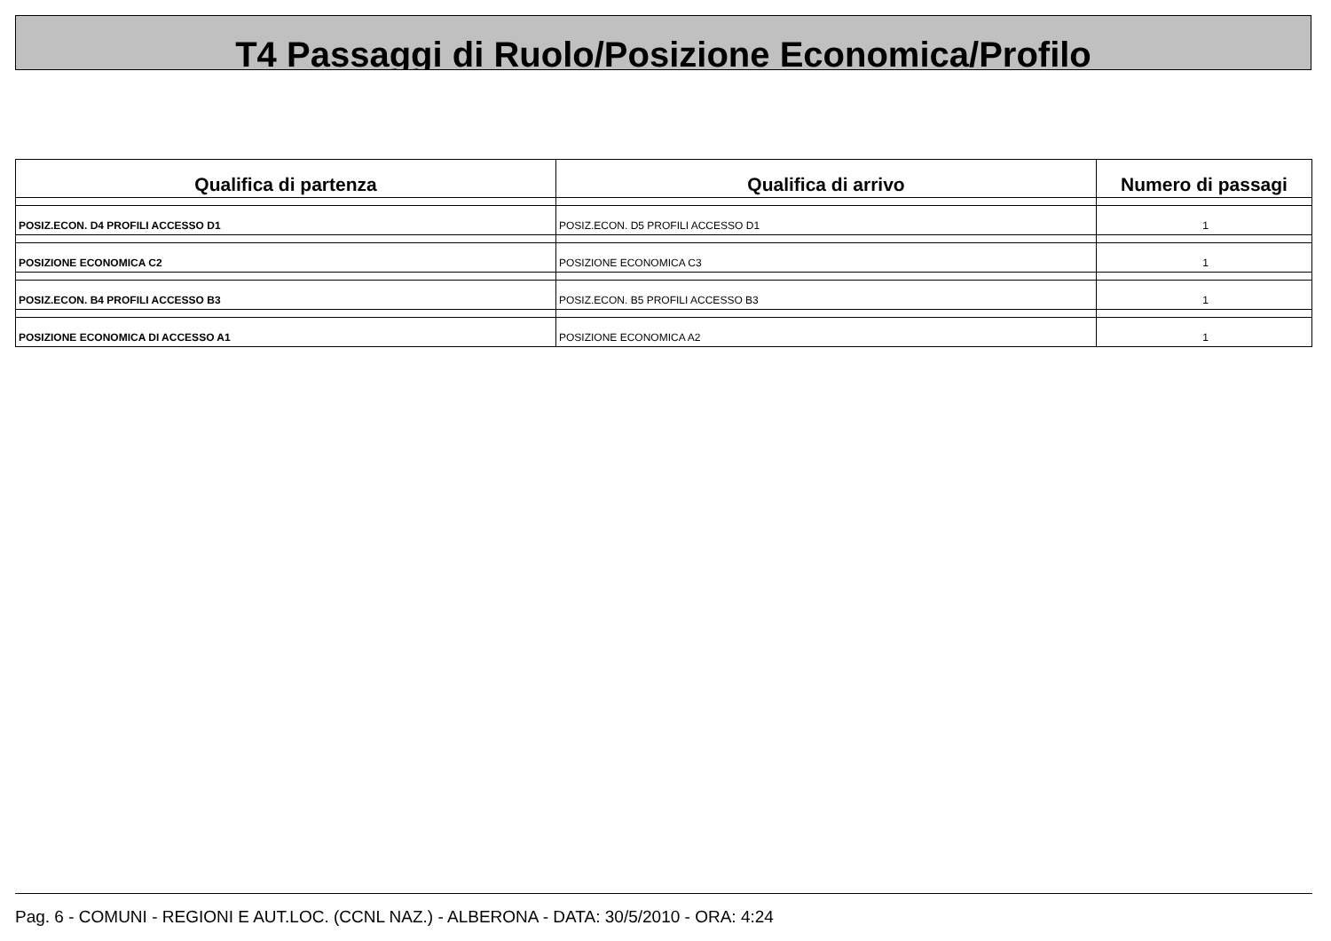T4 Passaggi di Ruolo/Posizione Economica/Profilo
| Qualifica di partenza | Qualifica di arrivo | Numero di passagi |
| --- | --- | --- |
| POSIZ.ECON. D4 PROFILI ACCESSO D1 | POSIZ.ECON. D5 PROFILI ACCESSO D1 | 1 |
| POSIZIONE ECONOMICA C2 | POSIZIONE ECONOMICA C3 | 1 |
| POSIZ.ECON. B4 PROFILI ACCESSO B3 | POSIZ.ECON. B5 PROFILI ACCESSO B3 | 1 |
| POSIZIONE ECONOMICA DI ACCESSO A1 | POSIZIONE ECONOMICA A2 | 1 |
Pag. 6 - COMUNI - REGIONI E AUT.LOC. (CCNL NAZ.) - ALBERONA - DATA: 30/5/2010 - ORA: 4:24